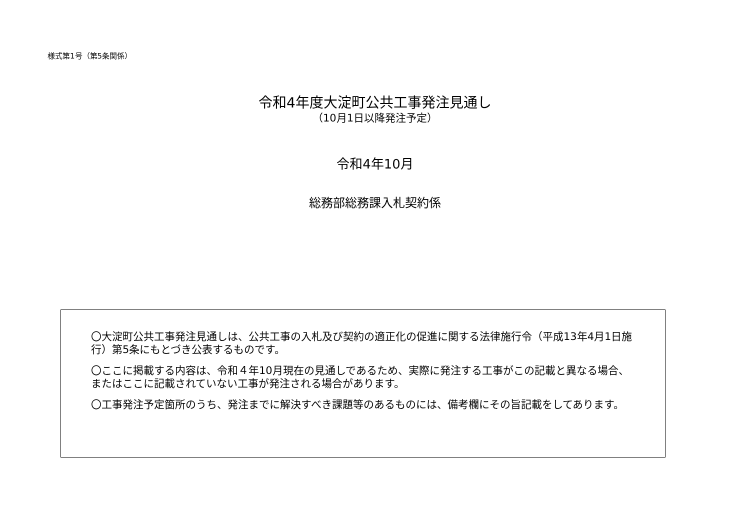様式第1号（第5条関係）
令和4年度大淀町公共工事発注見通し
（10月1日以降発注予定）
令和4年10月
総務部総務課入札契約係
〇大淀町公共工事発注見通しは、公共工事の入札及び契約の適正化の促進に関する法律施行令（平成13年4月1日施行）第5条にもとづき公表するものです。
〇ここに掲載する内容は、令和４年10月現在の見通しであるため、実際に発注する工事がこの記載と異なる場合、またはここに記載されていない工事が発注される場合があります。
〇工事発注予定箇所のうち、発注までに解決すべき課題等のあるものには、備考欄にその旨記載をしてあります。